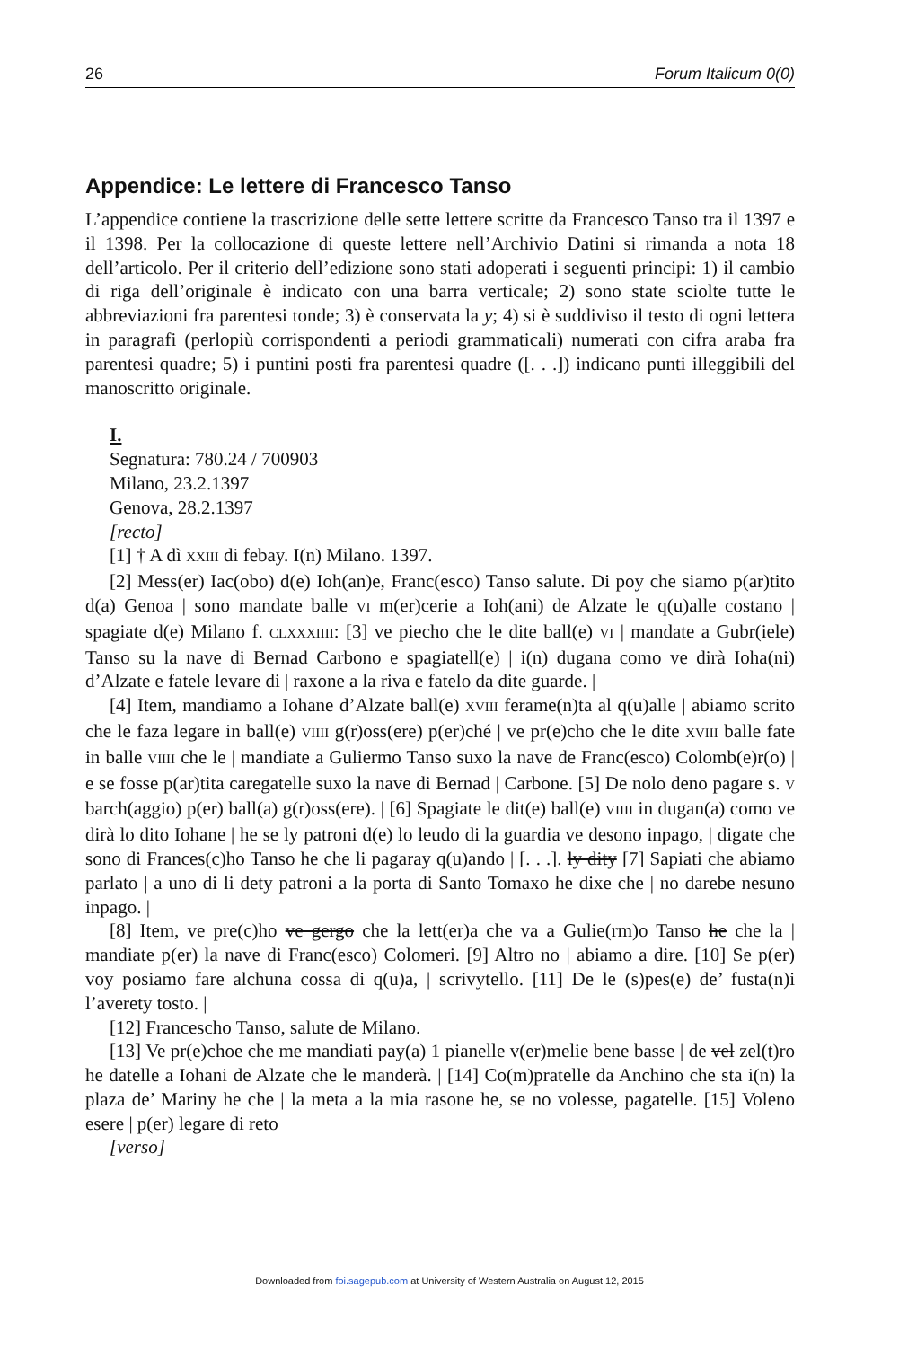26 Forum Italicum 0(0)
Appendice: Le lettere di Francesco Tanso
L’appendice contiene la trascrizione delle sette lettere scritte da Francesco Tanso tra il 1397 e il 1398. Per la collocazione di queste lettere nell’Archivio Datini si rimanda a nota 18 dell’articolo. Per il criterio dell’edizione sono stati adoperati i seguenti principi: 1) il cambio di riga dell’originale è indicato con una barra verticale; 2) sono state sciolte tutte le abbreviazioni fra parentesi tonde; 3) è conservata la y; 4) si è suddiviso il testo di ogni lettera in paragrafi (perlopiù corrispondenti a periodi grammaticali) numerati con cifra araba fra parentesi quadre; 5) i puntini posti fra parentesi quadre ([. . .]) indicano punti illeggibili del manoscritto originale.
I.
Segnatura: 780.24 / 700903
Milano, 23.2.1397
Genova, 28.2.1397
[recto]
[1] † A dì XXIII di febay. I(n) Milano. 1397.
[2] Mess(er) Iac(obo) d(e) Ioh(an)e, Franc(esco) Tanso salute. Di poy che siamo p(ar)tito d(a) Genoa | sono mandate balle VI m(er)cerie a Ioh(ani) de Alzate le q(u)alle costano | spagiate d(e) Milano f. CLXXXIIII: [3] ve piecho che le dite ball(e) VI | mandate a Gubr(iele) Tanso su la nave di Bernad Carbono e spagiatell(e) | i(n) dugana como ve dirà Ioha(ni) d’Alzate e fatele levare di | raxone a la riva e fatelo da dite guarde. |
[4] Item, mandiamo a Iohane d’Alzate ball(e) XVIII ferame(n)ta al q(u)alle | abiamo scrito che le faza legare in ball(e) VIIII g(r)oss(ere) p(er)ché | ve pr(e)cho che le dite XVIII balle fate in balle VIIII che le | mandiate a Guliermo Tanso suxo la nave de Franc(esco) Colomb(e)r(o) | e se fosse p(ar)tita caregatelle suxo la nave di Bernad | Carbone. [5] De nolo deno pagare s. V barch(aggio) p(er) ball(a) g(r)oss(ere). | [6] Spagiate le dit(e) ball(e) VIIII in dugan(a) como ve dirà lo dito Iohane | he se ly patroni d(e) lo leudo di la guardia ve desono inpago, | digate che sono di Frances(c)ho Tanso he che li pagaray q(u)ando | [. . .]. ly dity [7] Sapiati che abiamo parlato | a uno di li dety patroni a la porta di Santo Tomaxo he dixe che | no darebe nesuno inpago. |
[8] Item, ve pre(c)ho ve gergo che la lett(er)a che va a Gulie(rm)o Tanso he che la | mandiate p(er) la nave di Franc(esco) Colomeri. [9] Altro no | abiamo a dire. [10] Se p(er) voy posiamo fare alchuna cossa di q(u)a, | scrivytello. [11] De le (s)pes(e) de’ fusta(n)i l’averety tosto. |
[12] Francescho Tanso, salute de Milano.
[13] Ve pr(e)choe che me mandiati pay(a) 1 pianelle v(er)melie bene basse | de vel zel(t)ro he datelle a Iohani de Alzate che le manderà. | [14] Co(m)pratelle da Anchino che sta i(n) la plaza de’ Mariny he che | la meta a la mia rasone he, se no volesse, pagatelle. [15] Voleno esere | p(er) legare di reto
[verso]
Downloaded from foi.sagepub.com at University of Western Australia on August 12, 2015